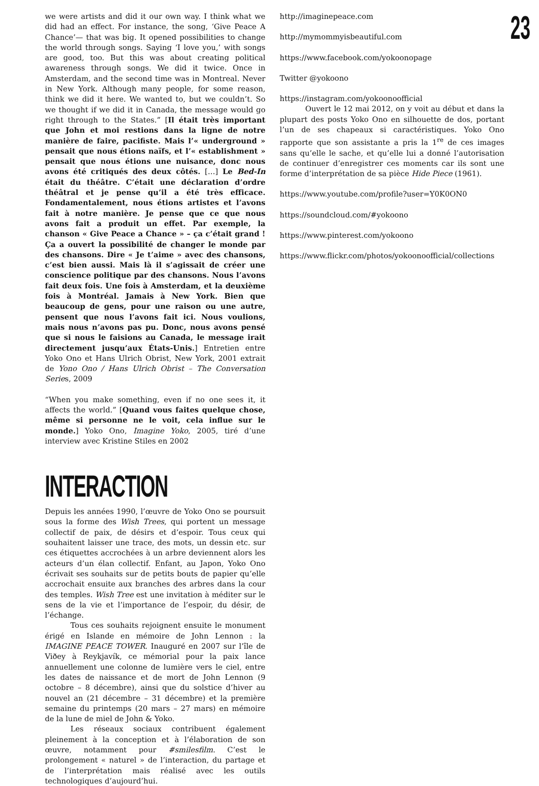we were artists and did it our own way. I think what we did had an effect. For instance, the song, ‘Give Peace A Chance’— that was big. It opened possibilities to change the world through songs. Saying ‘I love you,’ with songs are good, too. But this was about creating political awareness through songs. We did it twice. Once in Amsterdam, and the second time was in Montreal. Never in New York. Although many people, for some reason, think we did it here. We wanted to, but we couldn’t. So we thought if we did it in Canada, the message would go right through to the States.” [Il était très important que John et moi restions dans la ligne de notre manière de faire, pacifiste. Mais l’« underground » pensait que nous étions naïfs, et l’« establishment » pensait que nous étions une nuisance, donc nous avons été critiqués des deux côtés. […] Le Bed-In était du théâtre. C’était une déclaration d’ordre théâtral et je pense qu’il a été très efficace. Fondamentalement, nous étions artistes et l’avons fait à notre manière. Je pense que ce que nous avons fait a produit un effet. Par exemple, la chanson « Give Peace a Chance » – ça c’était grand ! Ça a ouvert la possibilité de changer le monde par des chansons. Dire « Je t’aime » avec des chansons, c’est bien aussi. Mais là il s’agissait de créer une conscience politique par des chansons. Nous l’avons fait deux fois. Une fois à Amsterdam, et la deuxième fois à Montréal. Jamais à New York. Bien que beaucoup de gens, pour une raison ou une autre, pensent que nous l’avons fait ici. Nous voulions, mais nous n’avons pas pu. Donc, nous avons pensé que si nous le faisions au Canada, le message irait directement jusqu’aux États-Unis.] Entretien entre Yoko Ono et Hans Ulrich Obrist, New York, 2001 extrait de Yono Ono / Hans Ulrich Obrist – The Conversation Series, 2009
“When you make something, even if no one sees it, it affects the world.” [Quand vous faites quelque chose, même si personne ne le voit, cela influe sur le monde.] Yoko Ono, Imagine Yoko, 2005, tiré d’une interview avec Kristine Stiles en 2002
INTERACTION
Depuis les années 1990, l’œuvre de Yoko Ono se poursuit sous la forme des Wish Trees, qui portent un message collectif de paix, de désirs et d’espoir. Tous ceux qui souhaitent laisser une trace, des mots, un dessin etc. sur ces étiquettes accrochées à un arbre deviennent alors les acteurs d’un élan collectif. Enfant, au Japon, Yoko Ono écrivait ses souhaits sur de petits bouts de papier qu’elle accrochait ensuite aux branches des arbres dans la cour des temples. Wish Tree est une invitation à méditer sur le sens de la vie et l’importance de l’espoir, du désir, de l’échange.
Tous ces souhaits rejoignent ensuite le monument érigé en Islande en mémoire de John Lennon : la IMAGINE PEACE TOWER. Inauguré en 2007 sur l’île de Viðey à Reykjavík, ce mémorial pour la paix lance annuellement une colonne de lumière vers le ciel, entre les dates de naissance et de mort de John Lennon (9 octobre – 8 décembre), ainsi que du solstice d’hiver au nouvel an (21 décembre – 31 décembre) et la première semaine du printemps (20 mars – 27 mars) en mémoire de la lune de miel de John & Yoko.
Les réseaux sociaux contribuent également pleinement à la conception et à l’élaboration de son œuvre, notamment pour #smilesfilm. C’est le prolongement « naturel » de l’interaction, du partage et de l’interprétation mais réalisé avec les outils technologiques d’aujourd’hui.
http://imaginepeace.com
http://mymommyisbeautiful.com
https://www.facebook.com/yokoonopage
Twitter @yokoono
https://instagram.com/yokoonoofficial
Ouvert le 12 mai 2012, on y voit au début et dans la plupart des posts Yoko Ono en silhouette de dos, portant l’un de ses chapeaux si caractéristiques. Yoko Ono rapporte que son assistante a pris la 1<sup>re</sup> de ces images sans qu’elle le sache, et qu’elle lui a donné l’autorisation de continuer d’enregistrer ces moments car ils sont une forme d’interprétation de sa pièce Hide Piece (1961).
https://www.youtube.com/profile?user=Y0K0ON0
https://soundcloud.com/#yokoono
https://www.pinterest.com/yokoono
https://www.flickr.com/photos/yokoonoofficial/collections
23